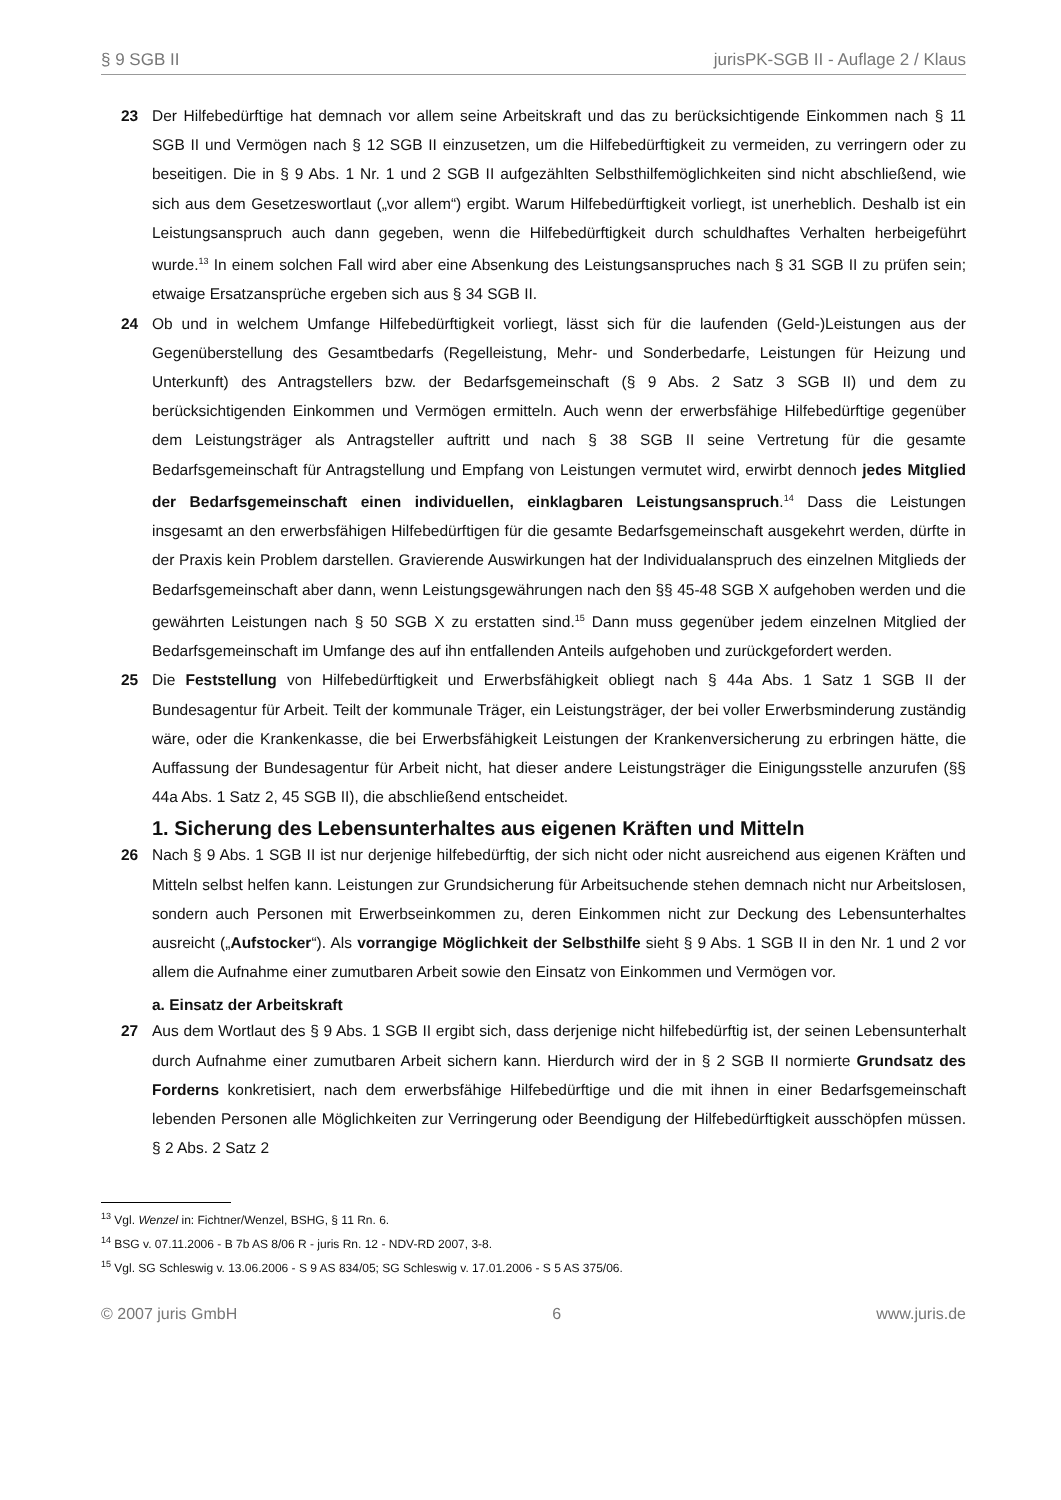§ 9 SGB II jurisPK-SGB II - Auflage 2 / Klaus
23 Der Hilfebedürftige hat demnach vor allem seine Arbeitskraft und das zu berücksichtigende Einkommen nach § 11 SGB II und Vermögen nach § 12 SGB II einzusetzen, um die Hilfebedürftigkeit zu vermeiden, zu verringern oder zu beseitigen. Die in § 9 Abs. 1 Nr. 1 und 2 SGB II aufgezählten Selbsthilfemöglichkeiten sind nicht abschließend, wie sich aus dem Gesetzeswortlaut („vor allem“) ergibt. Warum Hilfebedürftigkeit vorliegt, ist unerheblich. Deshalb ist ein Leistungsanspruch auch dann gegeben, wenn die Hilfebedürftigkeit durch schuldhaftes Verhalten herbeigeführt wurde.<sup>13</sup> In einem solchen Fall wird aber eine Absenkung des Leistungsanspruches nach § 31 SGB II zu prüfen sein; etwaige Ersatzansprüche ergeben sich aus § 34 SGB II.
24 Ob und in welchem Umfange Hilfebedürftigkeit vorliegt, lässt sich für die laufenden (Geld-)Leistungen aus der Gegenüberstellung des Gesamtbedarfs (Regelleistung, Mehr- und Sonderbedarfe, Leistungen für Heizung und Unterkunft) des Antragstellers bzw. der Bedarfsgemeinschaft (§ 9 Abs. 2 Satz 3 SGB II) und dem zu berücksichtigenden Einkommen und Vermögen ermitteln. Auch wenn der erwerbsfähige Hilfebedürftige gegenüber dem Leistungsträger als Antragsteller auftritt und nach § 38 SGB II seine Vertretung für die gesamte Bedarfsgemeinschaft für Antragstellung und Empfang von Leistungen vermutet wird, erwirbt dennoch jedes Mitglied der Bedarfsgemeinschaft einen individuellen, einklagbaren Leistungsanspruch.<sup>14</sup> Dass die Leistungen insgesamt an den erwerbsfähigen Hilfebedürftigen für die gesamte Bedarfsgemeinschaft ausgekehrt werden, dürfte in der Praxis kein Problem darstellen. Gravierende Auswirkungen hat der Individualanspruch des einzelnen Mitglieds der Bedarfsgemeinschaft aber dann, wenn Leistungsgewährungen nach den §§ 45-48 SGB X aufgehoben werden und die gewährten Leistungen nach § 50 SGB X zu erstatten sind.<sup>15</sup> Dann muss gegenüber jedem einzelnen Mitglied der Bedarfsgemeinschaft im Umfange des auf ihn entfallenden Anteils aufgehoben und zurückgefordert werden.
25 Die Feststellung von Hilfebedürftigkeit und Erwerbsfähigkeit obliegt nach § 44a Abs. 1 Satz 1 SGB II der Bundesagentur für Arbeit. Teilt der kommunale Träger, ein Leistungsträger, der bei voller Erwerbsminderung zuständig wäre, oder die Krankenkasse, die bei Erwerbsfähigkeit Leistungen der Krankenversicherung zu erbringen hätte, die Auffassung der Bundesagentur für Arbeit nicht, hat dieser andere Leistungsträger die Einigungsstelle anzurufen (§§ 44a Abs. 1 Satz 2, 45 SGB II), die abschließend entscheidet.
1. Sicherung des Lebensunterhaltes aus eigenen Kräften und Mitteln
26 Nach § 9 Abs. 1 SGB II ist nur derjenige hilfebedürftig, der sich nicht oder nicht ausreichend aus eigenen Kräften und Mitteln selbst helfen kann. Leistungen zur Grundsicherung für Arbeitsuchende stehen demnach nicht nur Arbeitslosen, sondern auch Personen mit Erwerbseinkommen zu, deren Einkommen nicht zur Deckung des Lebensunterhaltes ausreicht („Aufstocker“). Als vorrangige Möglichkeit der Selbsthilfe sieht § 9 Abs. 1 SGB II in den Nr. 1 und 2 vor allem die Aufnahme einer zumutbaren Arbeit sowie den Einsatz von Einkommen und Vermögen vor.
a. Einsatz der Arbeitskraft
27 Aus dem Wortlaut des § 9 Abs. 1 SGB II ergibt sich, dass derjenige nicht hilfebedürftig ist, der seinen Lebensunterhalt durch Aufnahme einer zumutbaren Arbeit sichern kann. Hierdurch wird der in § 2 SGB II normierte Grundsatz des Forderns konkretisiert, nach dem erwerbsfähige Hilfebedürftige und die mit ihnen in einer Bedarfsgemeinschaft lebenden Personen alle Möglichkeiten zur Verringerung oder Beendigung der Hilfebedürftigkeit ausschöpfen müssen. § 2 Abs. 2 Satz 2
<sup>13</sup> Vgl. Wenzel in: Fichtner/Wenzel, BSHG, § 11 Rn. 6.
<sup>14</sup> BSG v. 07.11.2006 - B 7b AS 8/06 R - juris Rn. 12 - NDV-RD 2007, 3-8.
<sup>15</sup> Vgl. SG Schleswig v. 13.06.2006 - S 9 AS 834/05; SG Schleswig v. 17.01.2006 - S 5 AS 375/06.
© 2007 juris GmbH 6 www.juris.de